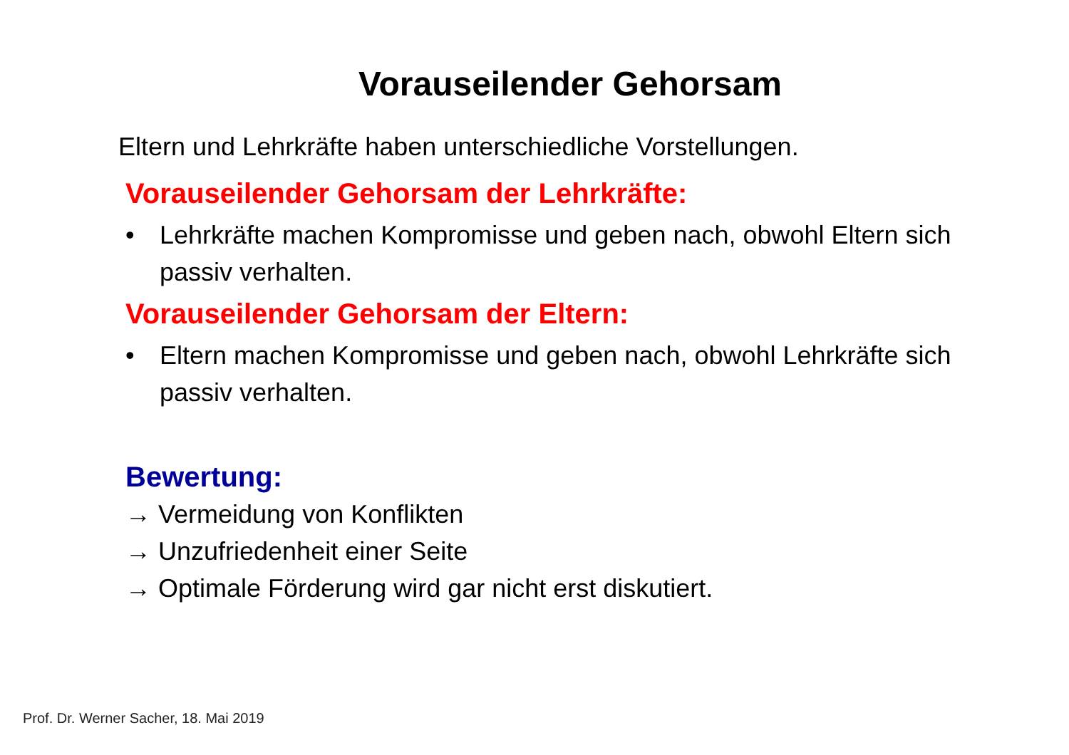Vorauseilender Gehorsam
Eltern und Lehrkräfte haben unterschiedliche Vorstellungen.
Vorauseilender Gehorsam der Lehrkräfte:
• Lehrkräfte machen Kompromisse und geben nach, obwohl Eltern sich passiv verhalten.
Vorauseilender Gehorsam der Eltern:
• Eltern machen Kompromisse und geben nach, obwohl Lehrkräfte sich passiv verhalten.
Bewertung:
→ Vermeidung von Konflikten
→ Unzufriedenheit einer Seite
→ Optimale Förderung wird gar nicht erst diskutiert.
Prof. Dr. Werner Sacher, 18. Mai 2019